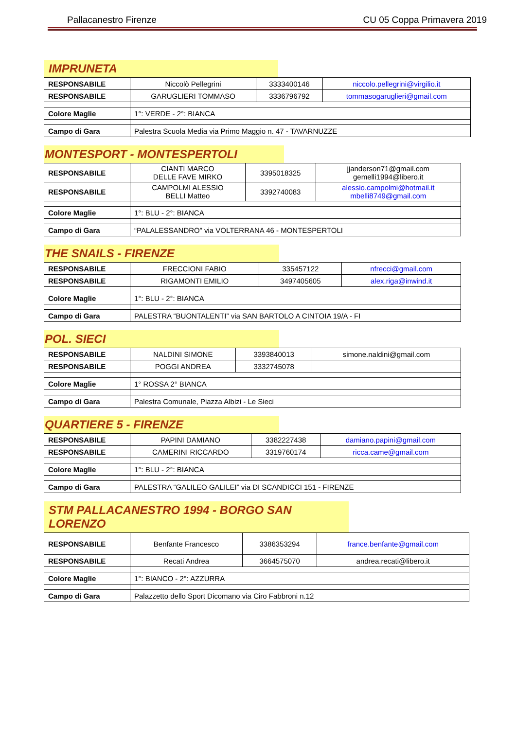Pallacanestro Firenze CU 05 Coppa Primavera 2019
IMPRUNETA
| RESPONSABILE | Niccolò Pellegrini | 3333400146 | niccolo.pellegrini@virgilio.it |
| RESPONSABILE | GARUGLIERI TOMMASO | 3336796792 | tommasogaruglieri@gmail.com |
| Colore Maglie | 1°: VERDE - 2°: BIANCA | | |
| Campo di Gara | Palestra Scuola Media via Primo Maggio n. 47 - TAVARNUZZE | | |
MONTESPORT - MONTESPERTOLI
| RESPONSABILE | CIANTI MARCO DELLE FAVE MIRKO | 3395018325 | jjanderson71@gmail.com gemelli1994@libero.it |
| RESPONSABILE | CAMPOLMI ALESSIO BELLI Matteo | 3392740083 | alessio.campolmi@hotmail.it mbelli8749@gmail.com |
| Colore Maglie | 1°: BLU - 2°: BIANCA | | |
| Campo di Gara | “PALALESSANDRO” via VOLTERRANA 46 - MONTESPERTOLI | | |
THE SNAILS - FIRENZE
| RESPONSABILE | FRECCIONI FABIO | 335457122 | nfrecci@gmail.com |
| RESPONSABILE | RIGAMONTI EMILIO | 3497405605 | alex.riga@inwind.it |
| Colore Maglie | 1°: BLU - 2°: BIANCA | | |
| Campo di Gara | PALESTRA “BUONTALENTI” via SAN BARTOLO A CINTOIA 19/A - FI | | |
POL. SIECI
| RESPONSABILE | NALDINI SIMONE | 3393840013 | simone.naldini@gmail.com |
| RESPONSABILE | POGGI ANDREA | 3332745078 | |
| Colore Maglie | 1° ROSSA 2° BIANCA | | |
| Campo di Gara | Palestra Comunale, Piazza Albizi - Le Sieci | | |
QUARTIERE 5 - FIRENZE
| RESPONSABILE | PAPINI DAMIANO | 3382227438 | damiano.papini@gmail.com |
| RESPONSABILE | CAMERINI RICCARDO | 3319760174 | ricca.came@gmail.com |
| Colore Maglie | 1°: BLU - 2°: BIANCA | | |
| Campo di Gara | PALESTRA “GALILEO GALILEI” via DI SCANDICCI 151 - FIRENZE | | |
STM PALLACANESTRO 1994 - BORGO SAN LORENZO
| RESPONSABILE | Benfante Francesco | 3386353294 | france.benfante@gmail.com |
| RESPONSABILE | Recati Andrea | 3664575070 | andrea.recati@libero.it |
| Colore Maglie | 1°: BIANCO - 2°: AZZURRA | | |
| Campo di Gara | Palazzetto dello Sport Dicomano via Ciro Fabbroni n.12 | | |